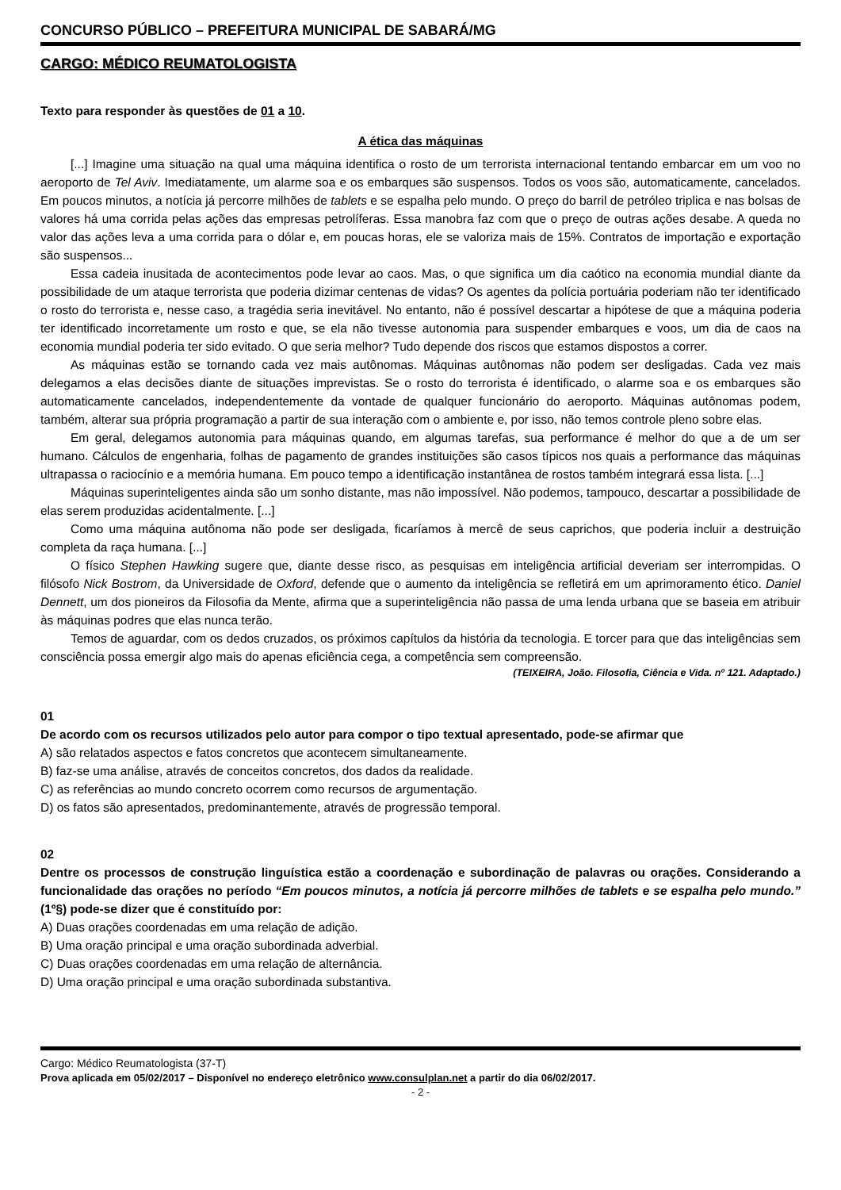CONCURSO PÚBLICO – PREFEITURA MUNICIPAL DE SABARÁ/MG
CARGO: MÉDICO REUMATOLOGISTA
Texto para responder às questões de 01 a 10.
A ética das máquinas
[...] Imagine uma situação na qual uma máquina identifica o rosto de um terrorista internacional tentando embarcar em um voo no aeroporto de Tel Aviv. Imediatamente, um alarme soa e os embarques são suspensos. Todos os voos são, automaticamente, cancelados. Em poucos minutos, a notícia já percorre milhões de tablets e se espalha pelo mundo. O preço do barril de petróleo triplica e nas bolsas de valores há uma corrida pelas ações das empresas petrolíferas. Essa manobra faz com que o preço de outras ações desabe. A queda no valor das ações leva a uma corrida para o dólar e, em poucas horas, ele se valoriza mais de 15%. Contratos de importação e exportação são suspensos...
Essa cadeia inusitada de acontecimentos pode levar ao caos. Mas, o que significa um dia caótico na economia mundial diante da possibilidade de um ataque terrorista que poderia dizimar centenas de vidas? Os agentes da polícia portuária poderiam não ter identificado o rosto do terrorista e, nesse caso, a tragédia seria inevitável. No entanto, não é possível descartar a hipótese de que a máquina poderia ter identificado incorretamente um rosto e que, se ela não tivesse autonomia para suspender embarques e voos, um dia de caos na economia mundial poderia ter sido evitado. O que seria melhor? Tudo depende dos riscos que estamos dispostos a correr.
As máquinas estão se tornando cada vez mais autônomas. Máquinas autônomas não podem ser desligadas. Cada vez mais delegamos a elas decisões diante de situações imprevistas. Se o rosto do terrorista é identificado, o alarme soa e os embarques são automaticamente cancelados, independentemente da vontade de qualquer funcionário do aeroporto. Máquinas autônomas podem, também, alterar sua própria programação a partir de sua interação com o ambiente e, por isso, não temos controle pleno sobre elas.
Em geral, delegamos autonomia para máquinas quando, em algumas tarefas, sua performance é melhor do que a de um ser humano. Cálculos de engenharia, folhas de pagamento de grandes instituições são casos típicos nos quais a performance das máquinas ultrapassa o raciocínio e a memória humana. Em pouco tempo a identificação instantânea de rostos também integrará essa lista. [...]
Máquinas superinteligentes ainda são um sonho distante, mas não impossível. Não podemos, tampouco, descartar a possibilidade de elas serem produzidas acidentalmente. [...]
Como uma máquina autônoma não pode ser desligada, ficaríamos à mercê de seus caprichos, que poderia incluir a destruição completa da raça humana. [...]
O físico Stephen Hawking sugere que, diante desse risco, as pesquisas em inteligência artificial deveriam ser interrompidas. O filósofo Nick Bostrom, da Universidade de Oxford, defende que o aumento da inteligência se refletirá em um aprimoramento ético. Daniel Dennett, um dos pioneiros da Filosofia da Mente, afirma que a superinteligência não passa de uma lenda urbana que se baseia em atribuir às máquinas podres que elas nunca terão.
Temos de aguardar, com os dedos cruzados, os próximos capítulos da história da tecnologia. E torcer para que das inteligências sem consciência possa emergir algo mais do apenas eficiência cega, a competência sem compreensão.
(TEIXEIRA, João. Filosofia, Ciência e Vida. nº 121. Adaptado.)
01
De acordo com os recursos utilizados pelo autor para compor o tipo textual apresentado, pode-se afirmar que
A) são relatados aspectos e fatos concretos que acontecem simultaneamente.
B) faz-se uma análise, através de conceitos concretos, dos dados da realidade.
C) as referências ao mundo concreto ocorrem como recursos de argumentação.
D) os fatos são apresentados, predominantemente, através de progressão temporal.
02
Dentre os processos de construção linguística estão a coordenação e subordinação de palavras ou orações. Considerando a funcionalidade das orações no período “Em poucos minutos, a notícia já percorre milhões de tablets e se espalha pelo mundo.” (1º§) pode-se dizer que é constituído por:
A) Duas orações coordenadas em uma relação de adição.
B) Uma oração principal e uma oração subordinada adverbial.
C) Duas orações coordenadas em uma relação de alternância.
D) Uma oração principal e uma oração subordinada substantiva.
Cargo: Médico Reumatologista (37-T)
Prova aplicada em 05/02/2017 – Disponível no endereço eletrônico www.consulplan.net a partir do dia 06/02/2017.
- 2 -